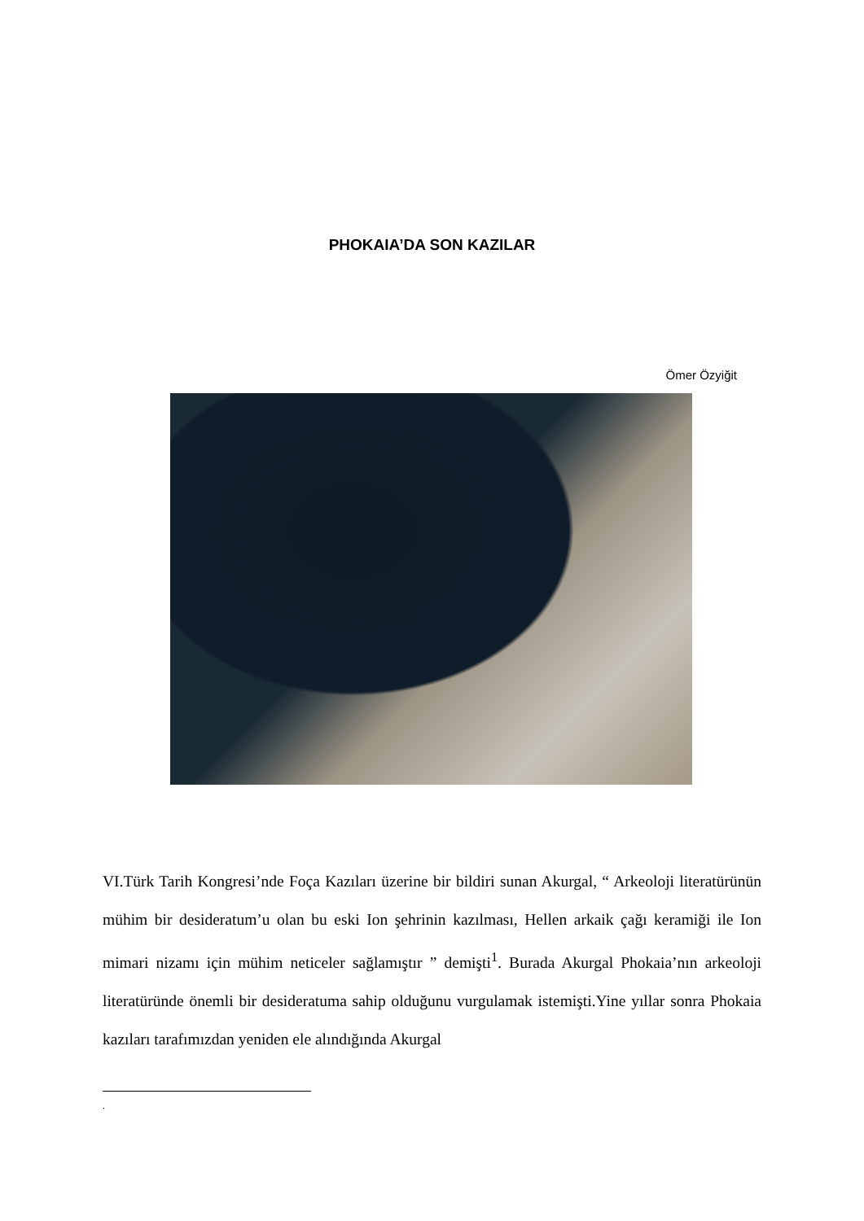PHOKAIA’DA SON KAZILAR
Ömer Özyiğit
VI.Türk Tarih Kongresi’nde Foça Kazıları üzerine bir bildiri sunan Akurgal, “ Arkeoloji literatürünün mühim bir desideratum’u olan bu eski Ion şehrinin kazılması, Hellen arkaik çağı keramiği ile Ion mimari nizamı için mühim neticeler sağlamıştır ” demişti<sup>1</sup>. Burada Akurgal Phokaia’nın arkeoloji literatüründe önemli bir desideratuma sahip olduğunu vurgulamak istemişti.Yine yıllar sonra Phokaia kazıları tarafımızdan yeniden ele alındığında Akurgal
.